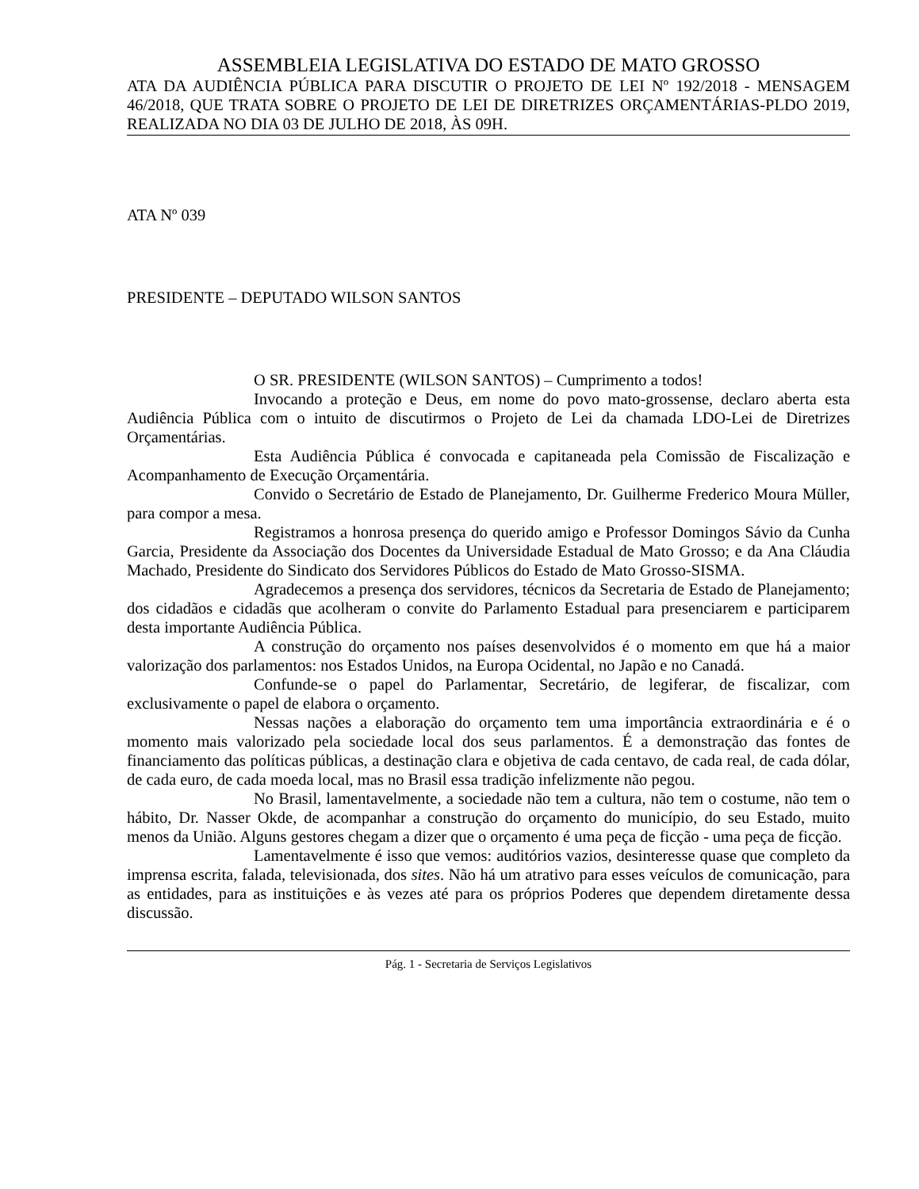ASSEMBLEIA LEGISLATIVA DO ESTADO DE MATO GROSSO
ATA DA AUDIÊNCIA PÚBLICA PARA DISCUTIR O PROJETO DE LEI Nº 192/2018 - MENSAGEM 46/2018, QUE TRATA SOBRE O PROJETO DE LEI DE DIRETRIZES ORÇAMENTÁRIAS-PLDO 2019, REALIZADA NO DIA 03 DE JULHO DE 2018, ÀS 09H.
ATA Nº 039
PRESIDENTE – DEPUTADO WILSON SANTOS
O SR. PRESIDENTE (WILSON SANTOS) – Cumprimento a todos!
Invocando a proteção e Deus, em nome do povo mato-grossense, declaro aberta esta Audiência Pública com o intuito de discutirmos o Projeto de Lei da chamada LDO-Lei de Diretrizes Orçamentárias.
Esta Audiência Pública é convocada e capitaneada pela Comissão de Fiscalização e Acompanhamento de Execução Orçamentária.
Convido o Secretário de Estado de Planejamento, Dr. Guilherme Frederico Moura Müller, para compor a mesa.
Registramos a honrosa presença do querido amigo e Professor Domingos Sávio da Cunha Garcia, Presidente da Associação dos Docentes da Universidade Estadual de Mato Grosso; e da Ana Cláudia Machado, Presidente do Sindicato dos Servidores Públicos do Estado de Mato Grosso-SISMA.
Agradecemos a presença dos servidores, técnicos da Secretaria de Estado de Planejamento; dos cidadãos e cidadãs que acolheram o convite do Parlamento Estadual para presenciarem e participarem desta importante Audiência Pública.
A construção do orçamento nos países desenvolvidos é o momento em que há a maior valorização dos parlamentos: nos Estados Unidos, na Europa Ocidental, no Japão e no Canadá.
Confunde-se o papel do Parlamentar, Secretário, de legiferar, de fiscalizar, com exclusivamente o papel de elabora o orçamento.
Nessas nações a elaboração do orçamento tem uma importância extraordinária e é o momento mais valorizado pela sociedade local dos seus parlamentos. É a demonstração das fontes de financiamento das políticas públicas, a destinação clara e objetiva de cada centavo, de cada real, de cada dólar, de cada euro, de cada moeda local, mas no Brasil essa tradição infelizmente não pegou.
No Brasil, lamentavelmente, a sociedade não tem a cultura, não tem o costume, não tem o hábito, Dr. Nasser Okde, de acompanhar a construção do orçamento do município, do seu Estado, muito menos da União. Alguns gestores chegam a dizer que o orçamento é uma peça de ficção - uma peça de ficção.
Lamentavelmente é isso que vemos: auditórios vazios, desinteresse quase que completo da imprensa escrita, falada, televisionada, dos sites. Não há um atrativo para esses veículos de comunicação, para as entidades, para as instituições e às vezes até para os próprios Poderes que dependem diretamente dessa discussão.
Pág. 1 - Secretaria de Serviços Legislativos